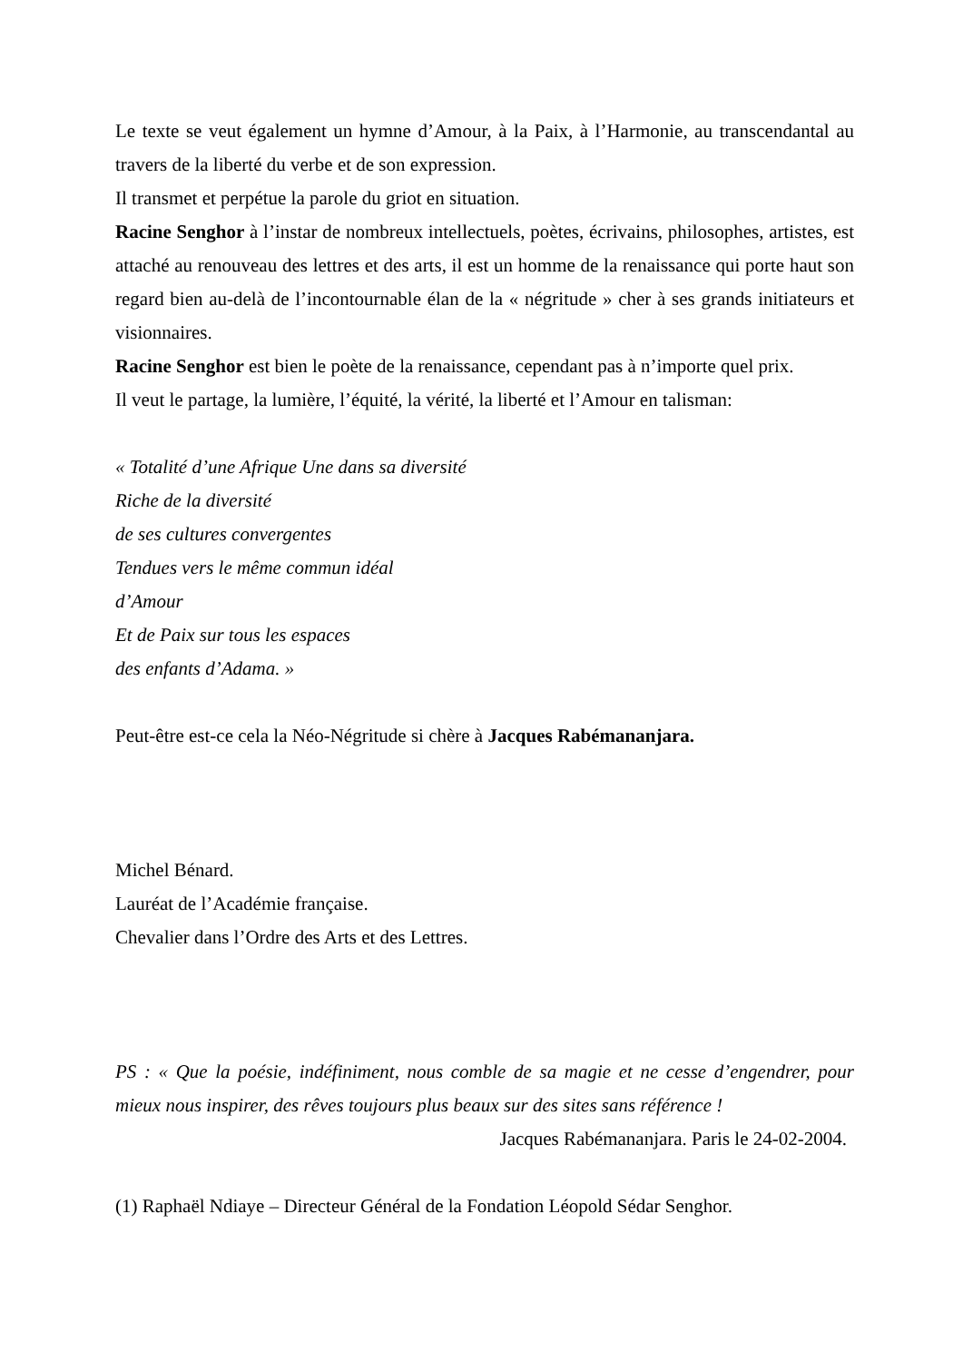Le texte se veut également un hymne d’Amour, à la Paix, à l’Harmonie, au transcendantal au travers de la liberté du verbe et de son expression.
Il transmet et perpétue la parole du griot en situation.
Racine Senghor à l’instar de nombreux intellectuels, poètes, écrivains, philosophes, artistes, est attaché au renouveau des lettres et des arts, il est un homme de la renaissance qui porte haut son regard bien au-delà de l’incontournable élan de la « négritude » cher à ses grands initiateurs et visionnaires.
Racine Senghor est bien le poète de la renaissance, cependant pas à n’importe quel prix.
Il veut le partage, la lumière, l’équité, la vérité, la liberté et l’Amour en talisman:
« Totalité d’une Afrique Une dans sa diversité
Riche de la diversité
de ses cultures convergentes
Tendues vers le même commun idéal
d’Amour
Et de Paix sur tous les espaces
des enfants d’Adama. »
Peut-être est-ce cela la Néo-Négritude si chère à Jacques Rabémananjara.
Michel Bénard.
Lauréat de l’Académie française.
Chevalier dans l’Ordre des Arts et des Lettres.
PS : « Que la poésie, indéfiniment, nous comble de sa magie et ne cesse d’engendrer, pour mieux nous inspirer, des rêves toujours plus beaux sur des sites sans référence !
Jacques Rabémananjara. Paris le 24-02-2004.
(1) Raphaël Ndiaye – Directeur Général de la Fondation Léopold Sédar Senghor.